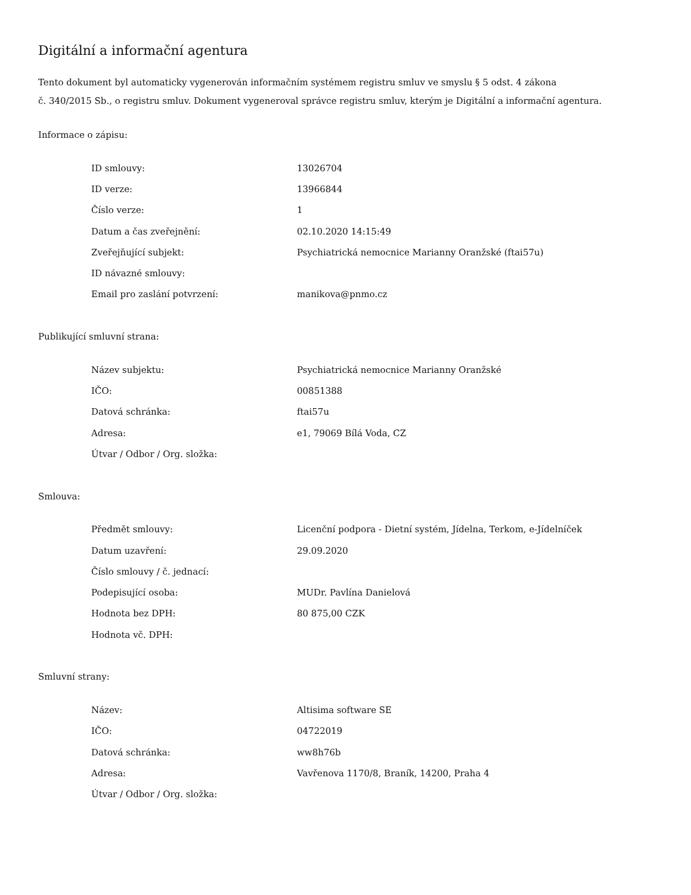Digitální a informační agentura
Tento dokument byl automaticky vygenerován informačním systémem registru smluv ve smyslu § 5 odst. 4 zákona
č. 340/2015 Sb., o registru smluv. Dokument vygeneroval správce registru smluv, kterým je Digitální a informační agentura.
Informace o zápisu:
| ID smlouvy: | 13026704 |
| ID verze: | 13966844 |
| Číslo verze: | 1 |
| Datum a čas zveřejnění: | 02.10.2020 14:15:49 |
| Zveřejňující subjekt: | Psychiatrická nemocnice Marianny Oranžské (ftai57u) |
| ID návazné smlouvy: | |
| Email pro zaslání potvrzení: | manikova@pnmo.cz |
Publikující smluvní strana:
| Název subjektu: | Psychiatrická nemocnice Marianny Oranžské |
| IČO: | 00851388 |
| Datová schránka: | ftai57u |
| Adresa: | e1, 79069 Bílá Voda, CZ |
| Útvar / Odbor / Org. složka: | |
Smlouva:
| Předmět smlouvy: | Licenční podpora - Dietní systém, Jídelna, Terkom, e-Jídelníček |
| Datum uzavření: | 29.09.2020 |
| Číslo smlouvy / č. jednací: | |
| Podepisující osoba: | MUDr. Pavlína Danielová |
| Hodnota bez DPH: | 80 875,00 CZK |
| Hodnota vč. DPH: | |
Smluvní strany:
| Název: | Altisima software SE |
| IČO: | 04722019 |
| Datová schránka: | ww8h76b |
| Adresa: | Vavřenova 1170/8, Braník, 14200, Praha 4 |
| Útvar / Odbor / Org. složka: | |